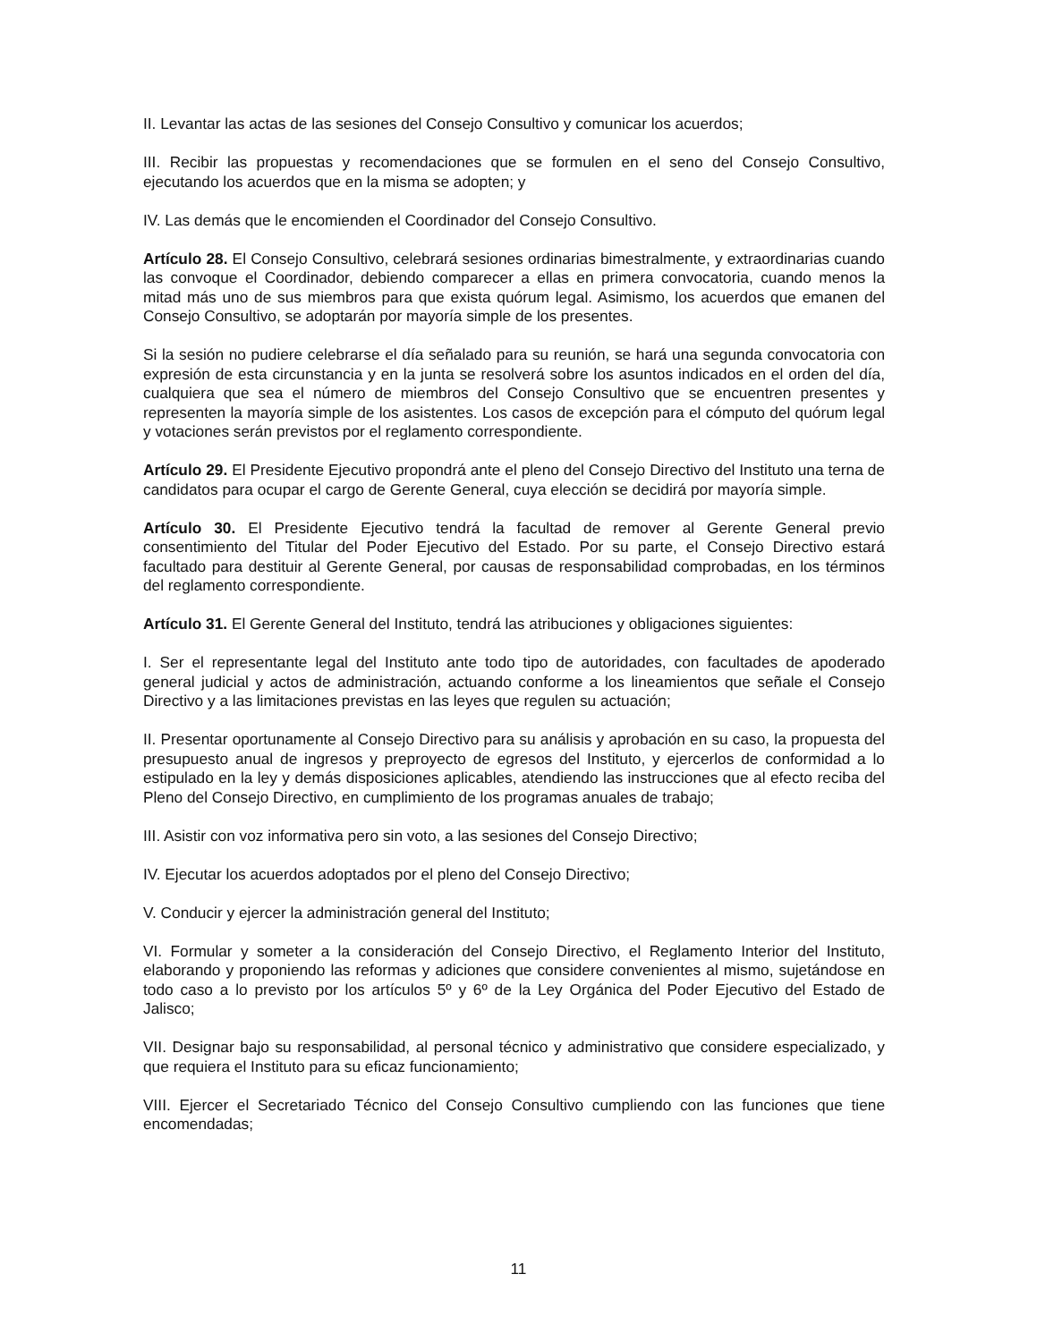II. Levantar las actas de las sesiones del Consejo Consultivo y comunicar los acuerdos;
III. Recibir las propuestas y recomendaciones que se formulen en el seno del Consejo Consultivo, ejecutando los acuerdos que en la misma se adopten; y
IV. Las demás que le encomienden el Coordinador del Consejo Consultivo.
Artículo 28. El Consejo Consultivo, celebrará sesiones ordinarias bimestralmente, y extraordinarias cuando las convoque el Coordinador, debiendo comparecer a ellas en primera convocatoria, cuando menos la mitad más uno de sus miembros para que exista quórum legal. Asimismo, los acuerdos que emanen del Consejo Consultivo, se adoptarán por mayoría simple de los presentes.
Si la sesión no pudiere celebrarse el día señalado para su reunión, se hará una segunda convocatoria con expresión de esta circunstancia y en la junta se resolverá sobre los asuntos indicados en el orden del día, cualquiera que sea el número de miembros del Consejo Consultivo que se encuentren presentes y representen la mayoría simple de los asistentes. Los casos de excepción para el cómputo del quórum legal y votaciones serán previstos por el reglamento correspondiente.
Artículo 29. El Presidente Ejecutivo propondrá ante el pleno del Consejo Directivo del Instituto una terna de candidatos para ocupar el cargo de Gerente General, cuya elección se decidirá por mayoría simple.
Artículo 30. El Presidente Ejecutivo tendrá la facultad de remover al Gerente General previo consentimiento del Titular del Poder Ejecutivo del Estado. Por su parte, el Consejo Directivo estará facultado para destituir al Gerente General, por causas de responsabilidad comprobadas, en los términos del reglamento correspondiente.
Artículo 31. El Gerente General del Instituto, tendrá las atribuciones y obligaciones siguientes:
I. Ser el representante legal del Instituto ante todo tipo de autoridades, con facultades de apoderado general judicial y actos de administración, actuando conforme a los lineamientos que señale el Consejo Directivo y a las limitaciones previstas en las leyes que regulen su actuación;
II. Presentar oportunamente al Consejo Directivo para su análisis y aprobación en su caso, la propuesta del presupuesto anual de ingresos y preproyecto de egresos del Instituto, y ejercerlos de conformidad a lo estipulado en la ley y demás disposiciones aplicables, atendiendo las instrucciones que al efecto reciba del Pleno del Consejo Directivo, en cumplimiento de los programas anuales de trabajo;
III. Asistir con voz informativa pero sin voto, a las sesiones del Consejo Directivo;
IV. Ejecutar los acuerdos adoptados por el pleno del Consejo Directivo;
V. Conducir y ejercer la administración general del Instituto;
VI. Formular y someter a la consideración del Consejo Directivo, el Reglamento Interior del Instituto, elaborando y proponiendo las reformas y adiciones que considere convenientes al mismo, sujetándose en todo caso a lo previsto por los artículos 5º y 6º de la Ley Orgánica del Poder Ejecutivo del Estado de Jalisco;
VII. Designar bajo su responsabilidad, al personal técnico y administrativo que considere especializado, y que requiera el Instituto para su eficaz funcionamiento;
VIII. Ejercer el Secretariado Técnico del Consejo Consultivo cumpliendo con las funciones que tiene encomendadas;
11